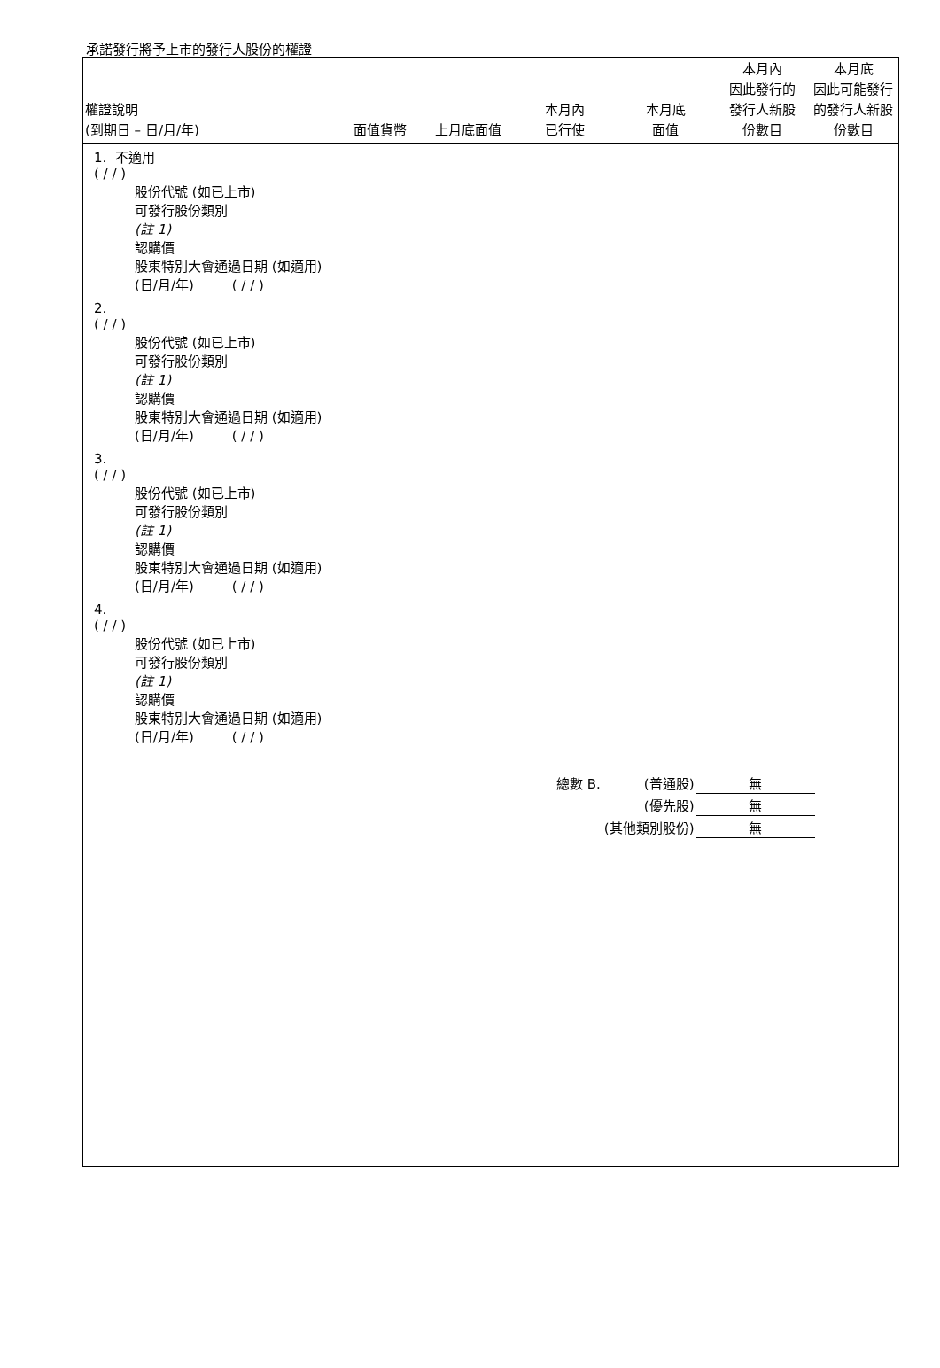承諾發行將予上市的發行人股份的權證
| 權證說明 (到期日 – 日/月/年) | | 面值貨幣 | 上月底面值 | 本月內 已行使 | 本月底 面值 | 本月內 因此發行的 發行人新股 份數目 | 本月底 因此可能發行 的發行人新股 份數目 |
| --- | --- | --- | --- | --- | --- | --- | --- |
1. 不適用
( / / )
股份代號 (如已上市)
可發行股份類別
(註 1)
認購價
股東特別大會通過日期 (如適用)
(日/月/年) ( / / )
2.
( / / )
股份代號 (如已上市)
可發行股份類別
(註 1)
認購價
股東特別大會通過日期 (如適用)
(日/月/年) ( / / )
3.
( / / )
股份代號 (如已上市)
可發行股份類別
(註 1)
認購價
股東特別大會通過日期 (如適用)
(日/月/年) ( / / )
4.
( / / )
股份代號 (如已上市)
可發行股份類別
(註 1)
認購價
股東特別大會通過日期 (如適用)
(日/月/年) ( / / )
| 總數 B. | (普通股) | 無 |
| | (優先股) | 無 |
| | (其他類別股份) | 無 |